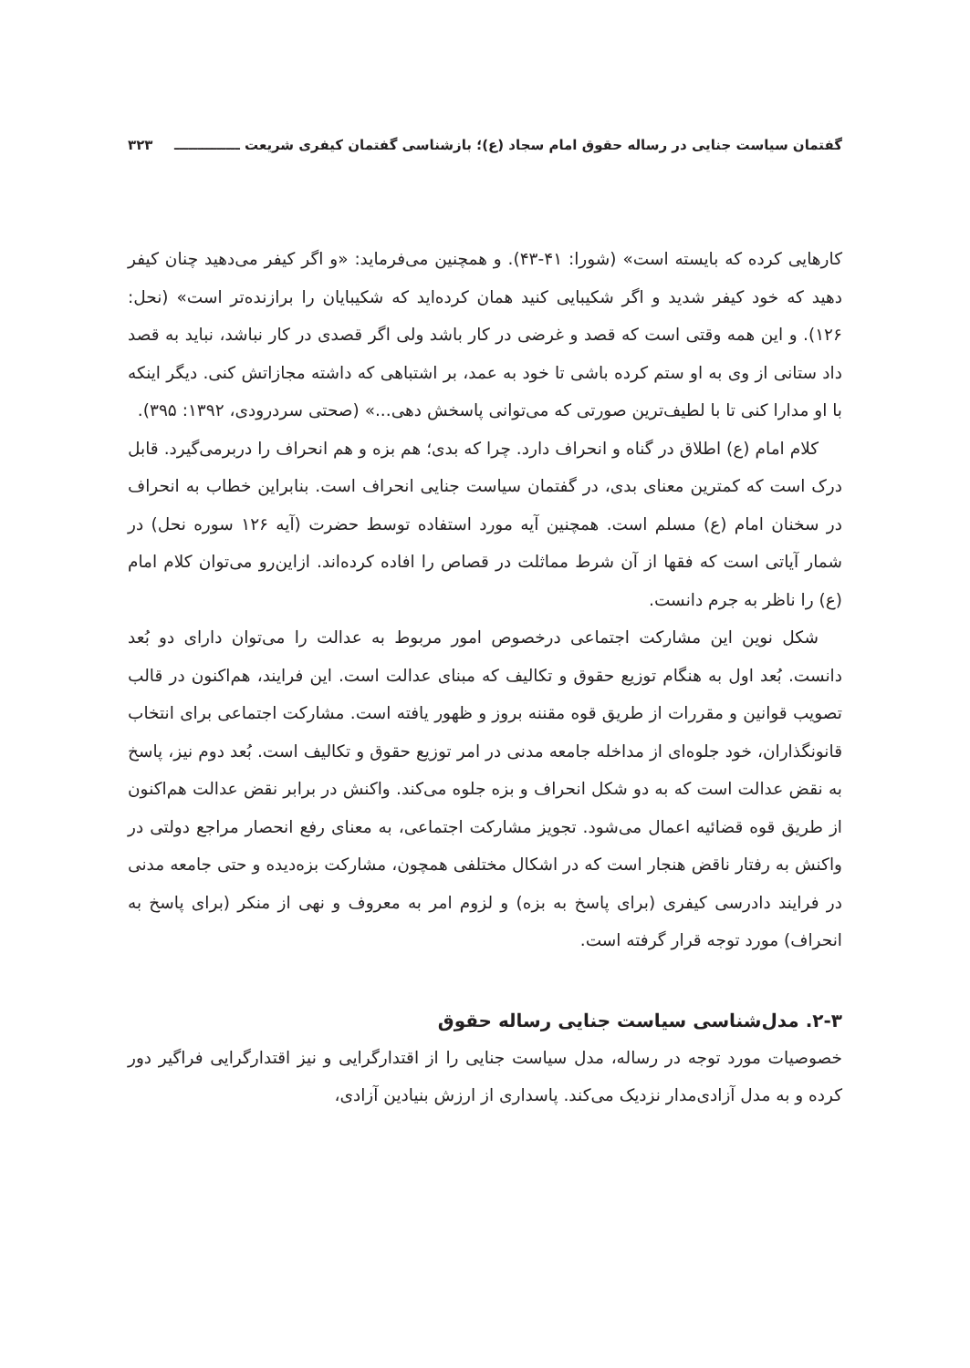گفتمان سیاست جنایی در رساله حقوق امام سجاد (ع)؛ بازشناسی گفتمان کیفری شریعت ــــــــــــــ ۳۲۳
کارهایی کرده که بایسته است» (شورا: ۴۱-۴۳). و همچنین می‌فرماید: «و اگر کیفر می‌دهید چنان کیفر دهید که خود کیفر شدید و اگر شکیبایی کنید همان کرده‌اید که شکیبایان را برازنده‌تر است» (نحل: ۱۲۶). و این همه وقتی است که قصد و غرضی در کار باشد ولی اگر قصدی در کار نباشد، نباید به قصد داد ستانی از وی به او ستم کرده باشی تا خود به عمد، بر اشتباهی که داشته مجازاتش کنی. دیگر اینکه با او مدارا کنی تا با لطیف‌ترین صورتی که می‌توانی پاسخش دهی...» (صحتی سردرودی، ۱۳۹۲: ۳۹۵).
کلام امام (ع) اطلاق در گناه و انحراف دارد. چرا که بدی؛ هم بزه و هم انحراف را دربرمی‌گیرد. قابل درک است که کمترین معنای بدی، در گفتمان سیاست جنایی انحراف است. بنابراین خطاب به انحراف در سخنان امام (ع) مسلم است. همچنین آیه مورد استفاده توسط حضرت (آیه ۱۲۶ سوره نحل) در شمار آیاتی است که فقها از آن شرط مماثلت در قصاص را افاده کرده‌اند. ازاین‌رو می‌توان کلام امام (ع) را ناظر به جرم دانست.
شکل نوین این مشارکت اجتماعی درخصوص امور مربوط به عدالت را می‌توان دارای دو بُعد دانست. بُعد اول به هنگام توزیع حقوق و تکالیف که مبنای عدالت است. این فرایند، هم‌اکنون در قالب تصویب قوانین و مقررات از طریق قوه مقننه بروز و ظهور یافته است. مشارکت اجتماعی برای انتخاب قانونگذاران، خود جلوه‌ای از مداخله جامعه مدنی در امر توزیع حقوق و تکالیف است. بُعد دوم نیز، پاسخ به نقض عدالت است که به دو شکل انحراف و بزه جلوه می‌کند. واکنش در برابر نقض عدالت هم‌اکنون از طریق قوه قضائیه اعمال می‌شود. تجویز مشارکت اجتماعی، به معنای رفع انحصار مراجع دولتی در واکنش به رفتار ناقض هنجار است که در اشکال مختلفی همچون، مشارکت بزه‌دیده و حتی جامعه مدنی در فرایند دادرسی کیفری (برای پاسخ به بزه) و لزوم امر به معروف و نهی از منکر (برای پاسخ به انحراف) مورد توجه قرار گرفته است.
۲-۳. مدل‌شناسی سیاست جنایی رساله حقوق
خصوصیات مورد توجه در رساله، مدل سیاست جنایی را از اقتدارگرایی و نیز اقتدارگرایی فراگیر دور کرده و به مدل آزادی‌مدار نزدیک می‌کند. پاسداری از ارزش بنیادین آزادی،